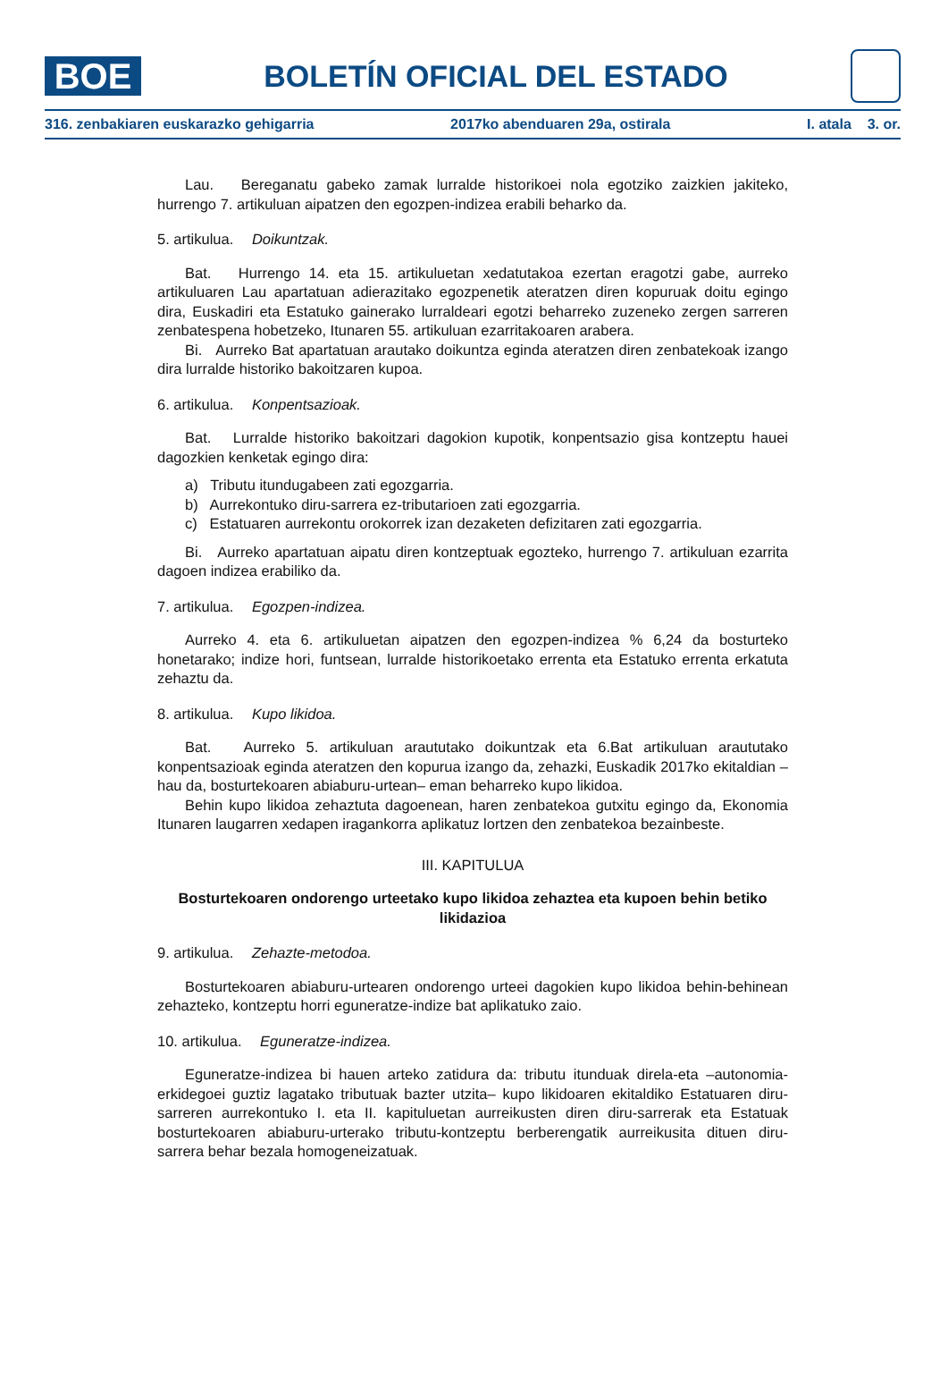BOE
BOLETÍN OFICIAL DEL ESTADO
316. zenbakiaren euskarazko gehigarria 2017ko abenduaren 29a, ostirala I. atala 3. or.
Lau. Bereganatu gabeko zamak lurralde historikoei nola egotziko zaizkien jakiteko, hurrengo 7. artikuluan aipatzen den egozpen-indizea erabili beharko da.
5. artikulua. Doikuntzak.
Bat. Hurrengo 14. eta 15. artikuluetan xedatutakoa ezertan eragotzi gabe, aurreko artikuluaren Lau apartatuan adierazitako egozpenetik ateratzen diren kopuruak doitu egingo dira, Euskadiri eta Estatuko gainerako lurraldeari egotzi beharreko zuzeneko zergen sarreren zenbatespena hobetzeko, Itunaren 55. artikuluan ezarritakoaren arabera.
Bi. Aurreko Bat apartatuan arautako doikuntza eginda ateratzen diren zenbatekoak izango dira lurralde historiko bakoitzaren kupoa.
6. artikulua. Konpentsazioak.
Bat. Lurralde historiko bakoitzari dagokion kupotik, konpentsazio gisa kontzeptu hauei dagozkien kenketak egingo dira:
a) Tributu itundugabeen zati egozgarria.
b) Aurrekontuko diru-sarrera ez-tributarioen zati egozgarria.
c) Estatuaren aurrekontu orokorrek izan dezaketen defizitaren zati egozgarria.
Bi. Aurreko apartatuan aipatu diren kontzeptuak egozteko, hurrengo 7. artikuluan ezarrita dagoen indizea erabiliko da.
7. artikulua. Egozpen-indizea.
Aurreko 4. eta 6. artikuluetan aipatzen den egozpen-indizea % 6,24 da bosturteko honetarako; indize hori, funtsean, lurralde historikoetako errenta eta Estatuko errenta erkatuta zehaztu da.
8. artikulua. Kupo likidoa.
Bat. Aurreko 5. artikuluan araututako doikuntzak eta 6.Bat artikuluan araututako konpentsazioak eginda ateratzen den kopurua izango da, zehazki, Euskadik 2017ko ekitaldian –hau da, bosturtekoaren abiaburu-urtean– eman beharreko kupo likidoa.
Behin kupo likidoa zehaztuta dagoenean, haren zenbatekoa gutxitu egingo da, Ekonomia Itunaren laugarren xedapen iragankorra aplikatuz lortzen den zenbatekoa bezainbeste.
III. KAPITULUA
Bosturtekoaren ondorengo urteetako kupo likidoa zehaztea eta kupoen behin betiko likidazioa
9. artikulua. Zehazte-metodoa.
Bosturtekoaren abiaburu-urtearen ondorengo urteei dagokien kupo likidoa behin-behinean zehazteko, kontzeptu horri eguneratze-indize bat aplikatuko zaio.
10. artikulua. Eguneratze-indizea.
Eguneratze-indizea bi hauen arteko zatidura da: tributu itunduak direla-eta –autonomia-erkidegoei guztiz lagatako tributuak bazter utzita– kupo likidoaren ekitaldiko Estatuaren diru-sarreren aurrekontuko I. eta II. kapituluetan aurreikusten diren diru-sarrerak eta Estatuak bosturtekoaren abiaburu-urterako tributu-kontzeptu berberengatik aurreikusita dituen diru-sarrera behar bezala homogeneizatuak.